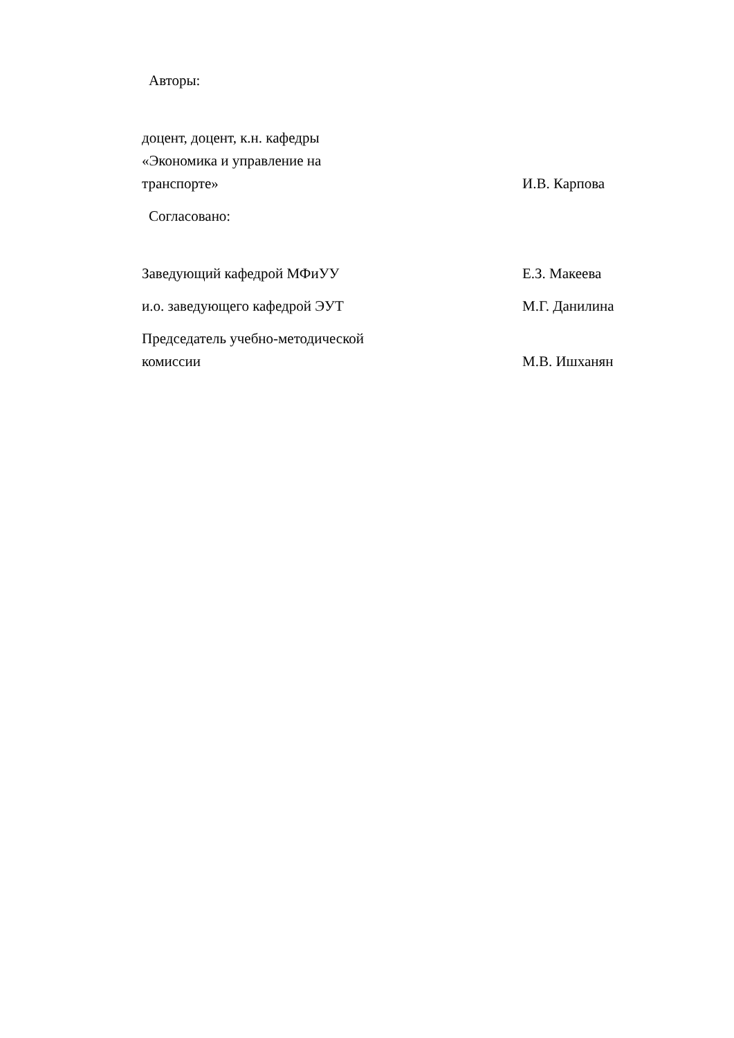Авторы:
доцент, доцент, к.н. кафедры
«Экономика и управление на
транспорте»
И.В. Карпова
Согласовано:
Заведующий кафедрой МФиУУ
Е.З. Макеева
и.о. заведующего кафедрой ЭУТ
М.Г. Данилина
Председатель учебно-методической
комиссии
М.В. Ишханян